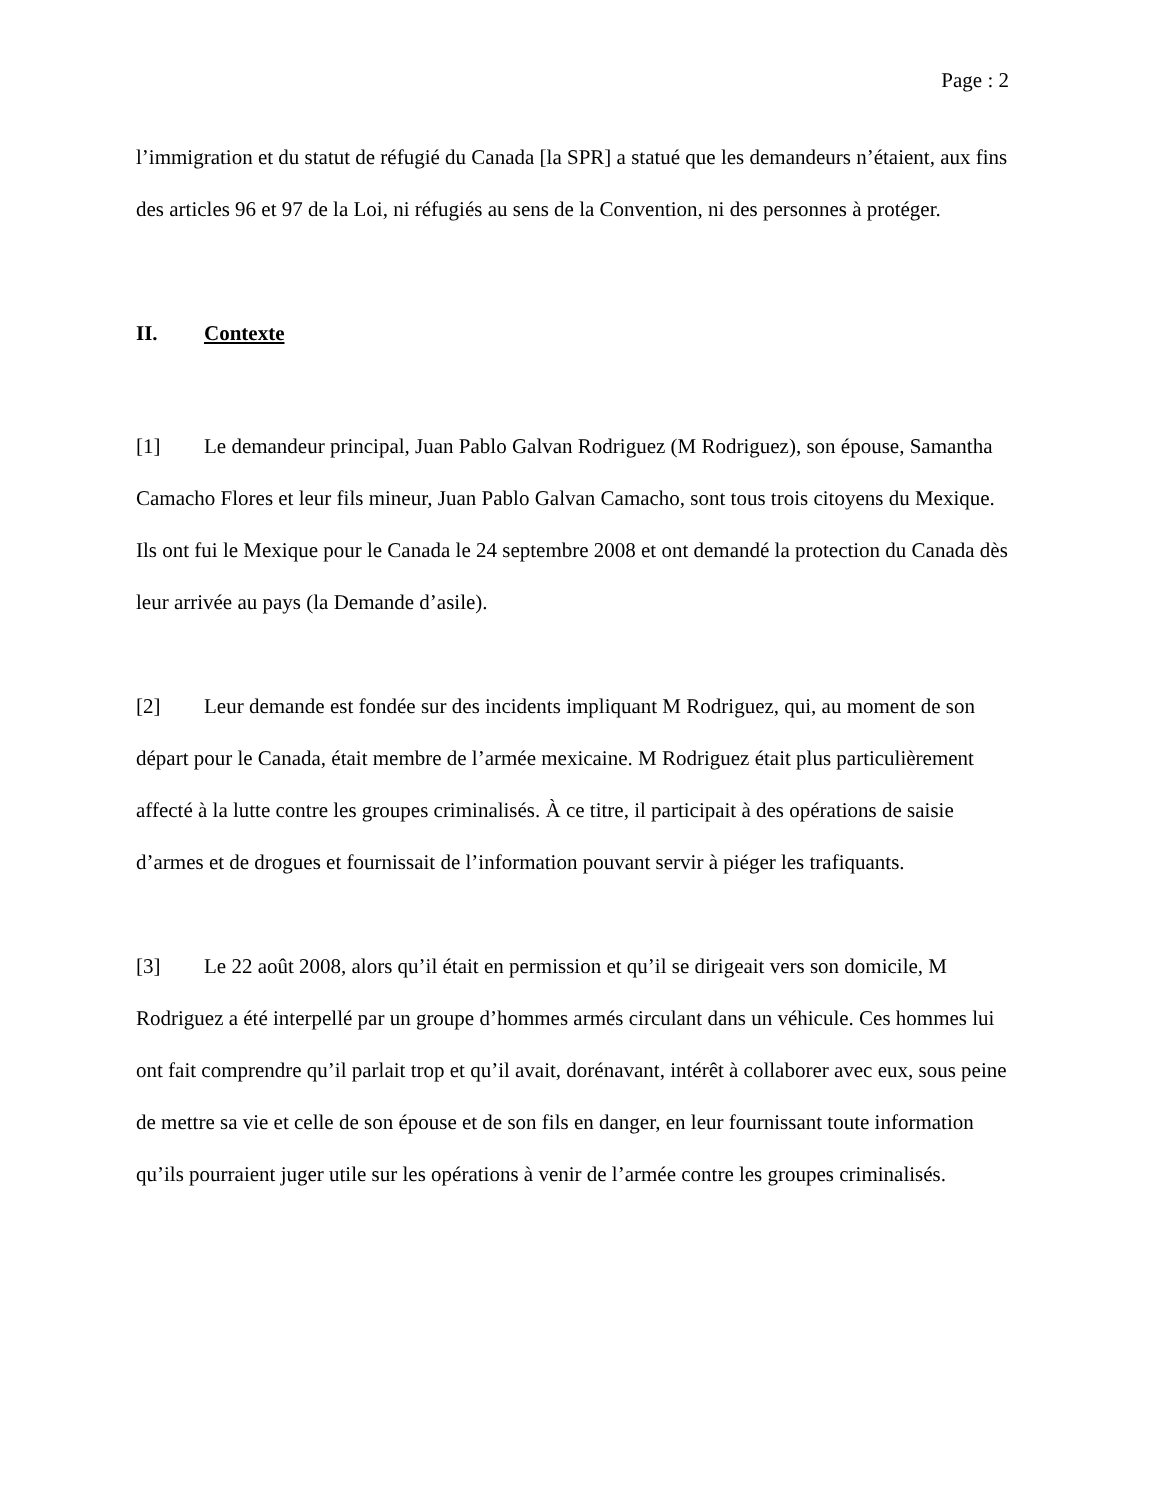Page : 2
l’immigration et du statut de réfugié du Canada [la SPR] a statué que les demandeurs n’étaient, aux fins des articles 96 et 97 de la Loi, ni réfugiés au sens de la Convention, ni des personnes à protéger.
II. Contexte
[1] Le demandeur principal, Juan Pablo Galvan Rodriguez (M Rodriguez), son épouse, Samantha Camacho Flores et leur fils mineur, Juan Pablo Galvan Camacho, sont tous trois citoyens du Mexique. Ils ont fui le Mexique pour le Canada le 24 septembre 2008 et ont demandé la protection du Canada dès leur arrivée au pays (la Demande d’asile).
[2] Leur demande est fondée sur des incidents impliquant M Rodriguez, qui, au moment de son départ pour le Canada, était membre de l’armée mexicaine. M Rodriguez était plus particulièrement affecté à la lutte contre les groupes criminalisés. À ce titre, il participait à des opérations de saisie d’armes et de drogues et fournissait de l’information pouvant servir à piéger les trafiquants.
[3] Le 22 août 2008, alors qu’il était en permission et qu’il se dirigeait vers son domicile, M Rodriguez a été interpellé par un groupe d’hommes armés circulant dans un véhicule. Ces hommes lui ont fait comprendre qu’il parlait trop et qu’il avait, dorénavant, intérêt à collaborer avec eux, sous peine de mettre sa vie et celle de son épouse et de son fils en danger, en leur fournissant toute information qu’ils pourraient juger utile sur les opérations à venir de l’armée contre les groupes criminalisés.